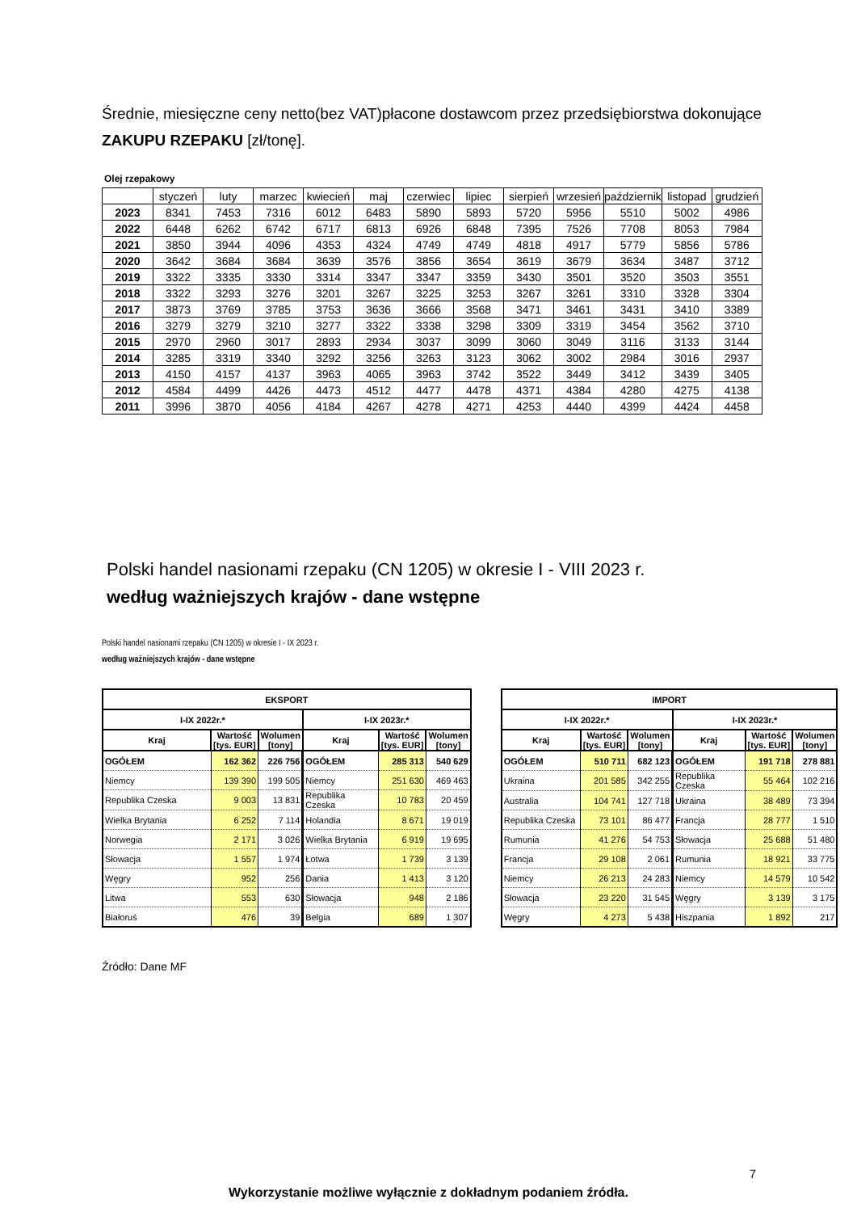Średnie, miesięczne ceny netto(bez VAT)płacone dostawcom przez przedsiębiorstwa dokonujące ZAKUPU RZEPAKU [zł/tonę].
Olej rzepakowy
| | styczeń | luty | marzec | kwiecień | maj | czerwiec | lipiec | sierpień | wrzesień | październik | listopad | grudzień |
| --- | --- | --- | --- | --- | --- | --- | --- | --- | --- | --- | --- | --- |
| 2023 | 8341 | 7453 | 7316 | 6012 | 6483 | 5890 | 5893 | 5720 | 5956 | 5510 | 5002 | 4986 |
| 2022 | 6448 | 6262 | 6742 | 6717 | 6813 | 6926 | 6848 | 7395 | 7526 | 7708 | 8053 | 7984 |
| 2021 | 3850 | 3944 | 4096 | 4353 | 4324 | 4749 | 4749 | 4818 | 4917 | 5779 | 5856 | 5786 |
| 2020 | 3642 | 3684 | 3684 | 3639 | 3576 | 3856 | 3654 | 3619 | 3679 | 3634 | 3487 | 3712 |
| 2019 | 3322 | 3335 | 3330 | 3314 | 3347 | 3347 | 3359 | 3430 | 3501 | 3520 | 3503 | 3551 |
| 2018 | 3322 | 3293 | 3276 | 3201 | 3267 | 3225 | 3253 | 3267 | 3261 | 3310 | 3328 | 3304 |
| 2017 | 3873 | 3769 | 3785 | 3753 | 3636 | 3666 | 3568 | 3471 | 3461 | 3431 | 3410 | 3389 |
| 2016 | 3279 | 3279 | 3210 | 3277 | 3322 | 3338 | 3298 | 3309 | 3319 | 3454 | 3562 | 3710 |
| 2015 | 2970 | 2960 | 3017 | 2893 | 2934 | 3037 | 3099 | 3060 | 3049 | 3116 | 3133 | 3144 |
| 2014 | 3285 | 3319 | 3340 | 3292 | 3256 | 3263 | 3123 | 3062 | 3002 | 2984 | 3016 | 2937 |
| 2013 | 4150 | 4157 | 4137 | 3963 | 4065 | 3963 | 3742 | 3522 | 3449 | 3412 | 3439 | 3405 |
| 2012 | 4584 | 4499 | 4426 | 4473 | 4512 | 4477 | 4478 | 4371 | 4384 | 4280 | 4275 | 4138 |
| 2011 | 3996 | 3870 | 4056 | 4184 | 4267 | 4278 | 4271 | 4253 | 4440 | 4399 | 4424 | 4458 |
Polski handel nasionami rzepaku (CN 1205) w okresie I - VIII 2023 r.
według ważniejszych krajów - dane wstępne
Polski handel nasionami rzepaku (CN 1205) w okresie I - IX 2023 r.
według ważniejszych krajów - dane wstępne
| EKSPORT | | | | | |
| --- | --- | --- | --- | --- | --- |
| I-IX 2022r.* | | | I-IX 2023r.* | | |
| Kraj | Wartość [tys. EUR] | Wolumen [tony] | Kraj | Wartość [tys. EUR] | Wolumen [tony] |
| OGÓŁEM | 162 362 | 226 756 | OGÓŁEM | 285 313 | 540 629 |
| Niemcy | 139 390 | 199 505 | Niemcy | 251 630 | 469 463 |
| Republika Czeska | 9 003 | 13 831 | Republika Czeska | 10 783 | 20 459 |
| Wielka Brytania | 6 252 | 7 114 | Holandia | 8 671 | 19 019 |
| Norwegia | 2 171 | 3 026 | Wielka Brytania | 6 919 | 19 695 |
| Słowacja | 1 557 | 1 974 | Łotwa | 1 739 | 3 139 |
| Węgry | 952 | 256 | Dania | 1 413 | 3 120 |
| Litwa | 553 | 630 | Słowacja | 948 | 2 186 |
| Białoruś | 476 | 39 | Belgia | 689 | 1 307 |
| IMPORT | | | | | |
| --- | --- | --- | --- | --- | --- |
| I-IX 2022r.* | | | I-IX 2023r.* | | |
| Kraj | Wartość [tys. EUR] | Wolumen [tony] | Kraj | Wartość [tys. EUR] | Wolumen [tony] |
| OGÓŁEM | 510 711 | 682 123 | OGÓŁEM | 191 718 | 278 881 |
| Ukraina | 201 585 | 342 255 | Republika Czeska | 55 464 | 102 216 |
| Australia | 104 741 | 127 718 | Ukraina | 38 489 | 73 394 |
| Republika Czeska | 73 101 | 86 477 | Francja | 28 777 | 1 510 |
| Rumunia | 41 276 | 54 753 | Słowacja | 25 688 | 51 480 |
| Francja | 29 108 | 2 061 | Rumunia | 18 921 | 33 775 |
| Niemcy | 26 213 | 24 283 | Niemcy | 14 579 | 10 542 |
| Słowacja | 23 220 | 31 545 | Węgry | 3 139 | 3 175 |
| Węgry | 4 273 | 5 438 | Hiszpania | 1 892 | 217 |
Źródło: Dane MF
7
Wykorzystanie możliwe wyłącznie z dokładnym podaniem źródła.